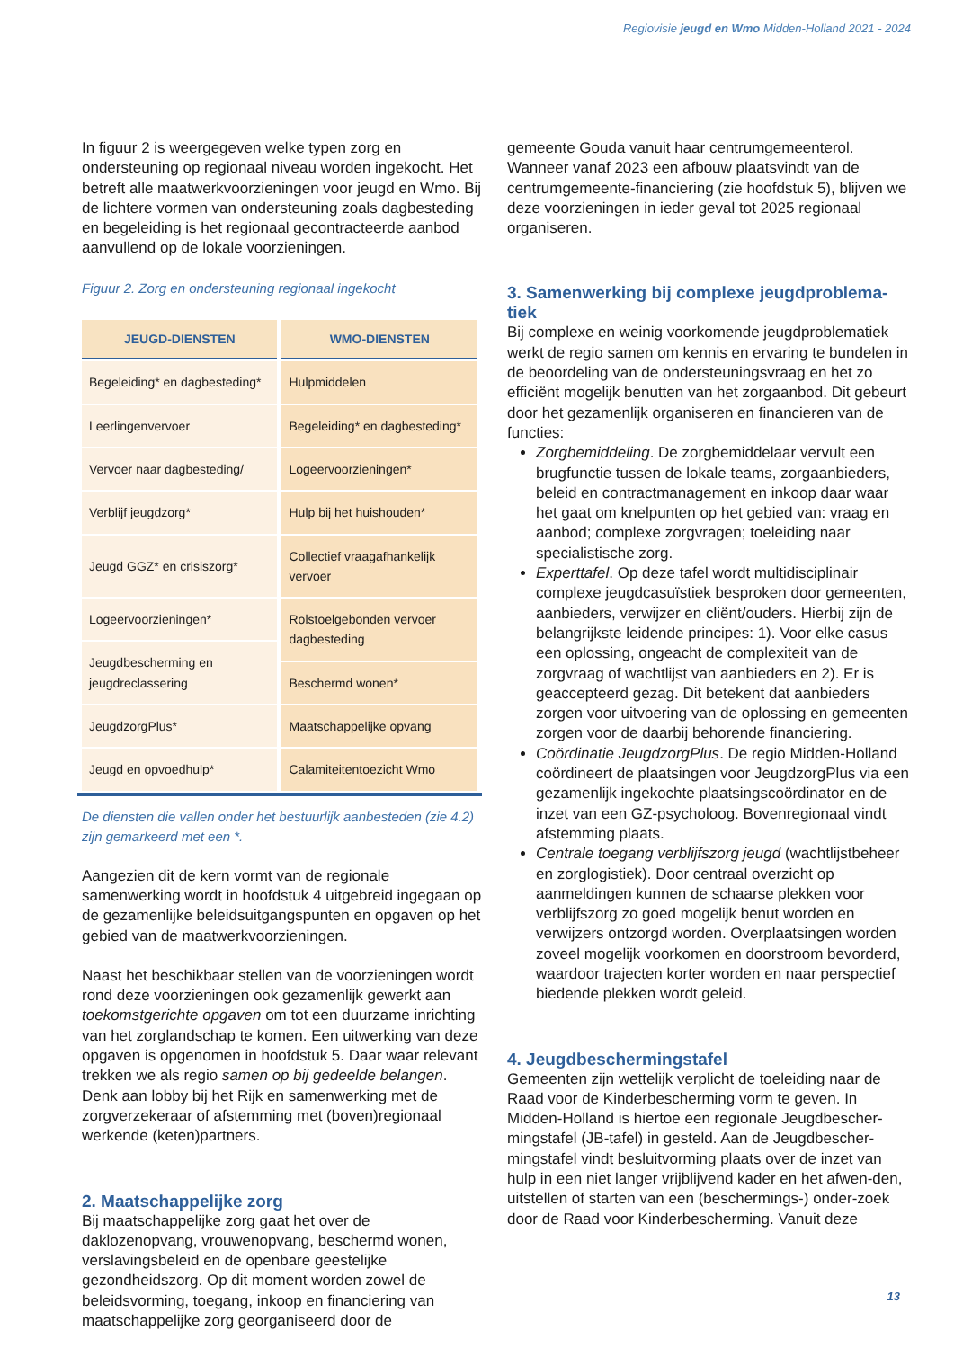Regiovisie jeugd en Wmo Midden-Holland 2021 - 2024
In figuur 2 is weergegeven welke typen zorg en ondersteuning op regionaal niveau worden ingekocht. Het betreft alle maatwerkvoorzieningen voor jeugd en Wmo. Bij de lichtere vormen van ondersteuning zoals dagbesteding en begeleiding is het regionaal gecontracteerde aanbod aanvullend op de lokale voorzieningen.
Figuur 2. Zorg en ondersteuning regionaal ingekocht
| JEUGD-DIENSTEN | WMO-DIENSTEN |
| --- | --- |
| Begeleiding* en dagbesteding* | Hulpmiddelen |
| Leerlingenvervoer | Begeleiding* en dagbesteding* |
| Vervoer naar dagbesteding/ | Logeervoorzieningen* |
| Verblijf jeugdzorg* | Hulp bij het huishouden* |
| Jeugd GGZ* en crisiszorg* | Collectief vraagafhankelijk vervoer |
| Logeervoorzieningen* | Rolstoelgebonden vervoer dagbesteding |
| Jeugdbescherming en jeugdreclassering | |
| | Beschermd wonen* |
| JeugdzorgPlus* | Maatschappelijke opvang |
| Jeugd en opvoedhulp* | Calamiteitentoezicht Wmo |
De diensten die vallen onder het bestuurlijk aanbesteden (zie 4.2) zijn gemarkeerd met een *.
Aangezien dit de kern vormt van de regionale samenwerking wordt in hoofdstuk 4 uitgebreid ingegaan op de gezamenlijke beleidsuitgangspunten en opgaven op het gebied van de maatwerkvoorzieningen.
Naast het beschikbaar stellen van de voorzieningen wordt rond deze voorzieningen ook gezamenlijk gewerkt aan toekomstgerichte opgaven om tot een duurzame inrichting van het zorglandschap te komen. Een uitwerking van deze opgaven is opgenomen in hoofdstuk 5. Daar waar relevant trekken we als regio samen op bij gedeelde belangen. Denk aan lobby bij het Rijk en samenwerking met de zorgverzekeraar of afstemming met (boven)regionaal werkende (keten)partners.
2. Maatschappelijke zorg
Bij maatschappelijke zorg gaat het over de daklozenopvang, vrouwenopvang, beschermd wonen, verslavingsbeleid en de openbare geestelijke gezondheidszorg. Op dit moment worden zowel de beleidsvorming, toegang, inkoop en financiering van maatschappelijke zorg georganiseerd door de
gemeente Gouda vanuit haar centrumgemeenterol. Wanneer vanaf 2023 een afbouw plaatsvindt van de centrumgemeente-financiering (zie hoofdstuk 5), blijven we deze voorzieningen in ieder geval tot 2025 regionaal organiseren.
3. Samenwerking bij complexe jeugdproblema-tiek
Bij complexe en weinig voorkomende jeugdproblematiek werkt de regio samen om kennis en ervaring te bundelen in de beoordeling van de ondersteuningsvraag en het zo efficiënt mogelijk benutten van het zorgaanbod. Dit gebeurt door het gezamenlijk organiseren en financieren van de functies:
Zorgbemiddeling. De zorgbemiddelaar vervult een brugfunctie tussen de lokale teams, zorgaanbieders, beleid en contractmanagement en inkoop daar waar het gaat om knelpunten op het gebied van: vraag en aanbod; complexe zorgvragen; toeleiding naar specialistische zorg.
Experttafel. Op deze tafel wordt multidisciplinair complexe jeugdcasuïstiek besproken door gemeenten, aanbieders, verwijzer en cliënt/ouders. Hierbij zijn de belangrijkste leidende principes: 1). Voor elke casus een oplossing, ongeacht de complexiteit van de zorgvraag of wachtlijst van aanbieders en 2). Er is geaccepteerd gezag. Dit betekent dat aanbieders zorgen voor uitvoering van de oplossing en gemeenten zorgen voor de daarbij behorende financiering.
Coördinatie JeugdzorgPlus. De regio Midden-Holland coördineert de plaatsingen voor JeugdzorgPlus via een gezamenlijk ingekochte plaatsingscoördinator en de inzet van een GZ-psycholoog. Bovenregionaal vindt afstemming plaats.
Centrale toegang verblijfszorg jeugd (wachtlijstbeheer en zorglogistiek). Door centraal overzicht op aanmeldingen kunnen de schaarse plekken voor verblijfszorg zo goed mogelijk benut worden en verwijzers ontzorgd worden. Overplaatsingen worden zoveel mogelijk voorkomen en doorstroom bevorderd, waardoor trajecten korter worden en naar perspectief biedende plekken wordt geleid.
4. Jeugdbeschermingstafel
Gemeenten zijn wettelijk verplicht de toeleiding naar de Raad voor de Kinderbescherming vorm te geven. In Midden-Holland is hiertoe een regionale Jeugdbescher-mingstafel (JB-tafel) in gesteld. Aan de Jeugdbescher-mingstafel vindt besluitvorming plaats over de inzet van hulp in een niet langer vrijblijvend kader en het afwen-den, uitstellen of starten van een (beschermings-) onder-zoek door de Raad voor Kinderbescherming. Vanuit deze
13